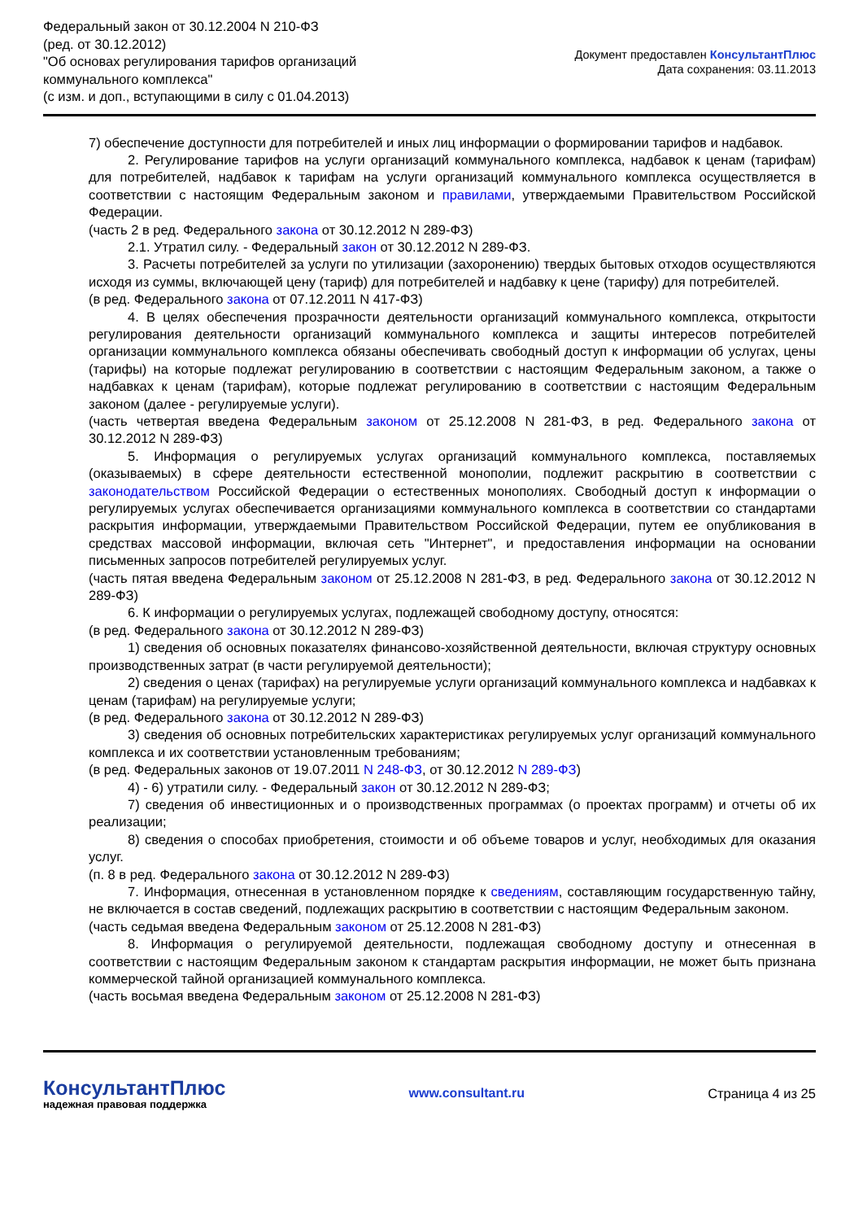Федеральный закон от 30.12.2004 N 210-ФЗ
(ред. от 30.12.2012)
"Об основах регулирования тарифов организаций
коммунального комплекса"
(с изм. и доп., вступающими в силу с 01.04.2013)
Документ предоставлен КонсультантПлюс
Дата сохранения: 03.11.2013
7) обеспечение доступности для потребителей и иных лиц информации о формировании тарифов и надбавок.
2. Регулирование тарифов на услуги организаций коммунального комплекса, надбавок к ценам (тарифам) для потребителей, надбавок к тарифам на услуги организаций коммунального комплекса осуществляется в соответствии с настоящим Федеральным законом и правилами, утверждаемыми Правительством Российской Федерации.
(часть 2 в ред. Федерального закона от 30.12.2012 N 289-ФЗ)
2.1. Утратил силу. - Федеральный закон от 30.12.2012 N 289-ФЗ.
3. Расчеты потребителей за услуги по утилизации (захоронению) твердых бытовых отходов осуществляются исходя из суммы, включающей цену (тариф) для потребителей и надбавку к цене (тарифу) для потребителей.
(в ред. Федерального закона от 07.12.2011 N 417-ФЗ)
4. В целях обеспечения прозрачности деятельности организаций коммунального комплекса, открытости регулирования деятельности организаций коммунального комплекса и защиты интересов потребителей организации коммунального комплекса обязаны обеспечивать свободный доступ к информации об услугах, цены (тарифы) на которые подлежат регулированию в соответствии с настоящим Федеральным законом, а также о надбавках к ценам (тарифам), которые подлежат регулированию в соответствии с настоящим Федеральным законом (далее - регулируемые услуги).
(часть четвертая введена Федеральным законом от 25.12.2008 N 281-ФЗ, в ред. Федерального закона от 30.12.2012 N 289-ФЗ)
5. Информация о регулируемых услугах организаций коммунального комплекса, поставляемых (оказываемых) в сфере деятельности естественной монополии, подлежит раскрытию в соответствии с законодательством Российской Федерации о естественных монополиях. Свободный доступ к информации о регулируемых услугах обеспечивается организациями коммунального комплекса в соответствии со стандартами раскрытия информации, утверждаемыми Правительством Российской Федерации, путем ее опубликования в средствах массовой информации, включая сеть "Интернет", и предоставления информации на основании письменных запросов потребителей регулируемых услуг.
(часть пятая введена Федеральным законом от 25.12.2008 N 281-ФЗ, в ред. Федерального закона от 30.12.2012 N 289-ФЗ)
6. К информации о регулируемых услугах, подлежащей свободному доступу, относятся:
(в ред. Федерального закона от 30.12.2012 N 289-ФЗ)
1) сведения об основных показателях финансово-хозяйственной деятельности, включая структуру основных производственных затрат (в части регулируемой деятельности);
2) сведения о ценах (тарифах) на регулируемые услуги организаций коммунального комплекса и надбавках к ценам (тарифам) на регулируемые услуги;
(в ред. Федерального закона от 30.12.2012 N 289-ФЗ)
3) сведения об основных потребительских характеристиках регулируемых услуг организаций коммунального комплекса и их соответствии установленным требованиям;
(в ред. Федеральных законов от 19.07.2011 N 248-ФЗ, от 30.12.2012 N 289-ФЗ)
4) - 6) утратили силу. - Федеральный закон от 30.12.2012 N 289-ФЗ;
7) сведения об инвестиционных и о производственных программах (о проектах программ) и отчеты об их реализации;
8) сведения о способах приобретения, стоимости и об объеме товаров и услуг, необходимых для оказания услуг.
(п. 8 в ред. Федерального закона от 30.12.2012 N 289-ФЗ)
7. Информация, отнесенная в установленном порядке к сведениям, составляющим государственную тайну, не включается в состав сведений, подлежащих раскрытию в соответствии с настоящим Федеральным законом.
(часть седьмая введена Федеральным законом от 25.12.2008 N 281-ФЗ)
8. Информация о регулируемой деятельности, подлежащая свободному доступу и отнесенная в соответствии с настоящим Федеральным законом к стандартам раскрытия информации, не может быть признана коммерческой тайной организацией коммунального комплекса.
(часть восьмая введена Федеральным законом от 25.12.2008 N 281-ФЗ)
КонсультантПлюс
надежная правовая поддержка
www.consultant.ru Страница 4 из 25